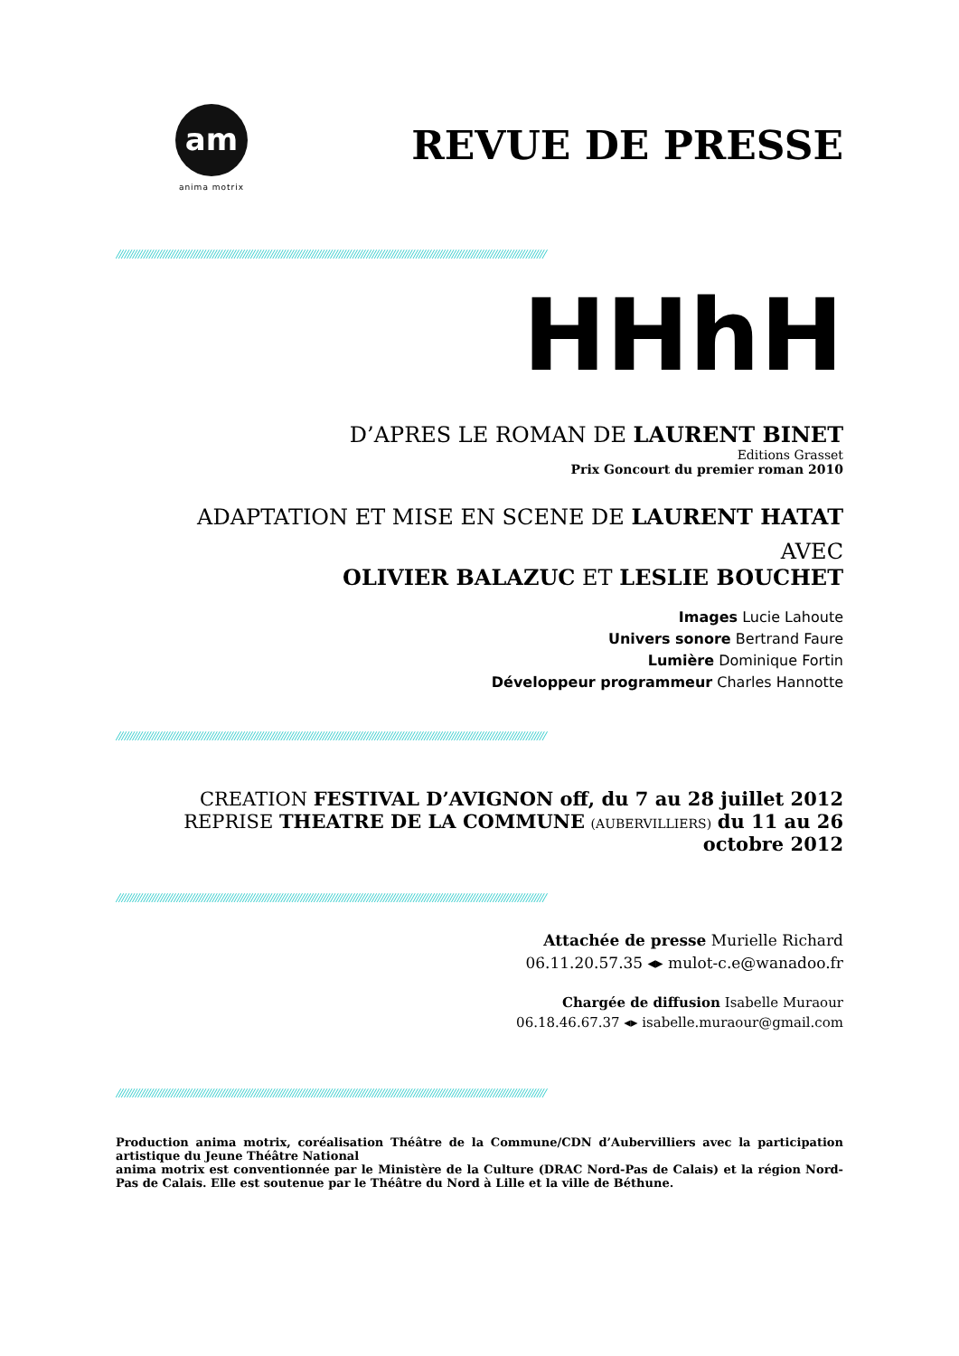am
anima motrix
REVUE DE PRESSE
////////////////////////////////////////////////////////////////////////////////////////////////////////////////////////////////////////////////////////////
HHhH
D’APRES LE ROMAN DE LAURENT BINET
Editions Grasset
Prix Goncourt du premier roman 2010
ADAPTATION ET MISE EN SCENE DE LAURENT HATAT
AVEC
OLIVIER BALAZUC ET LESLIE BOUCHET
Images Lucie Lahoute
Univers sonore Bertrand Faure
Lumière Dominique Fortin
Développeur programmeur Charles Hannotte
////////////////////////////////////////////////////////////////////////////////////////////////////////////////////////////////////////////////////////////
CREATION FESTIVAL D’AVIGNON off, du 7 au 28 juillet 2012
REPRISE THEATRE DE LA COMMUNE (AUBERVILLIERS) du 11 au 26 octobre 2012
////////////////////////////////////////////////////////////////////////////////////////////////////////////////////////////////////////////////////////////
Attachée de presse Murielle Richard
06.11.20.57.35 ◂▸ mulot-c.e@wanadoo.fr
Chargée de diffusion Isabelle Muraour
06.18.46.67.37 ◂▸ isabelle.muraour@gmail.com
////////////////////////////////////////////////////////////////////////////////////////////////////////////////////////////////////////////////////////////
Production anima motrix, coréalisation Théâtre de la Commune/CDN d’Aubervilliers avec la participation artistique du Jeune Théâtre National
anima motrix est conventionnée par le Ministère de la Culture (DRAC Nord-Pas de Calais) et la région Nord-Pas de Calais. Elle est soutenue par le Théâtre du Nord à Lille et la ville de Béthune.